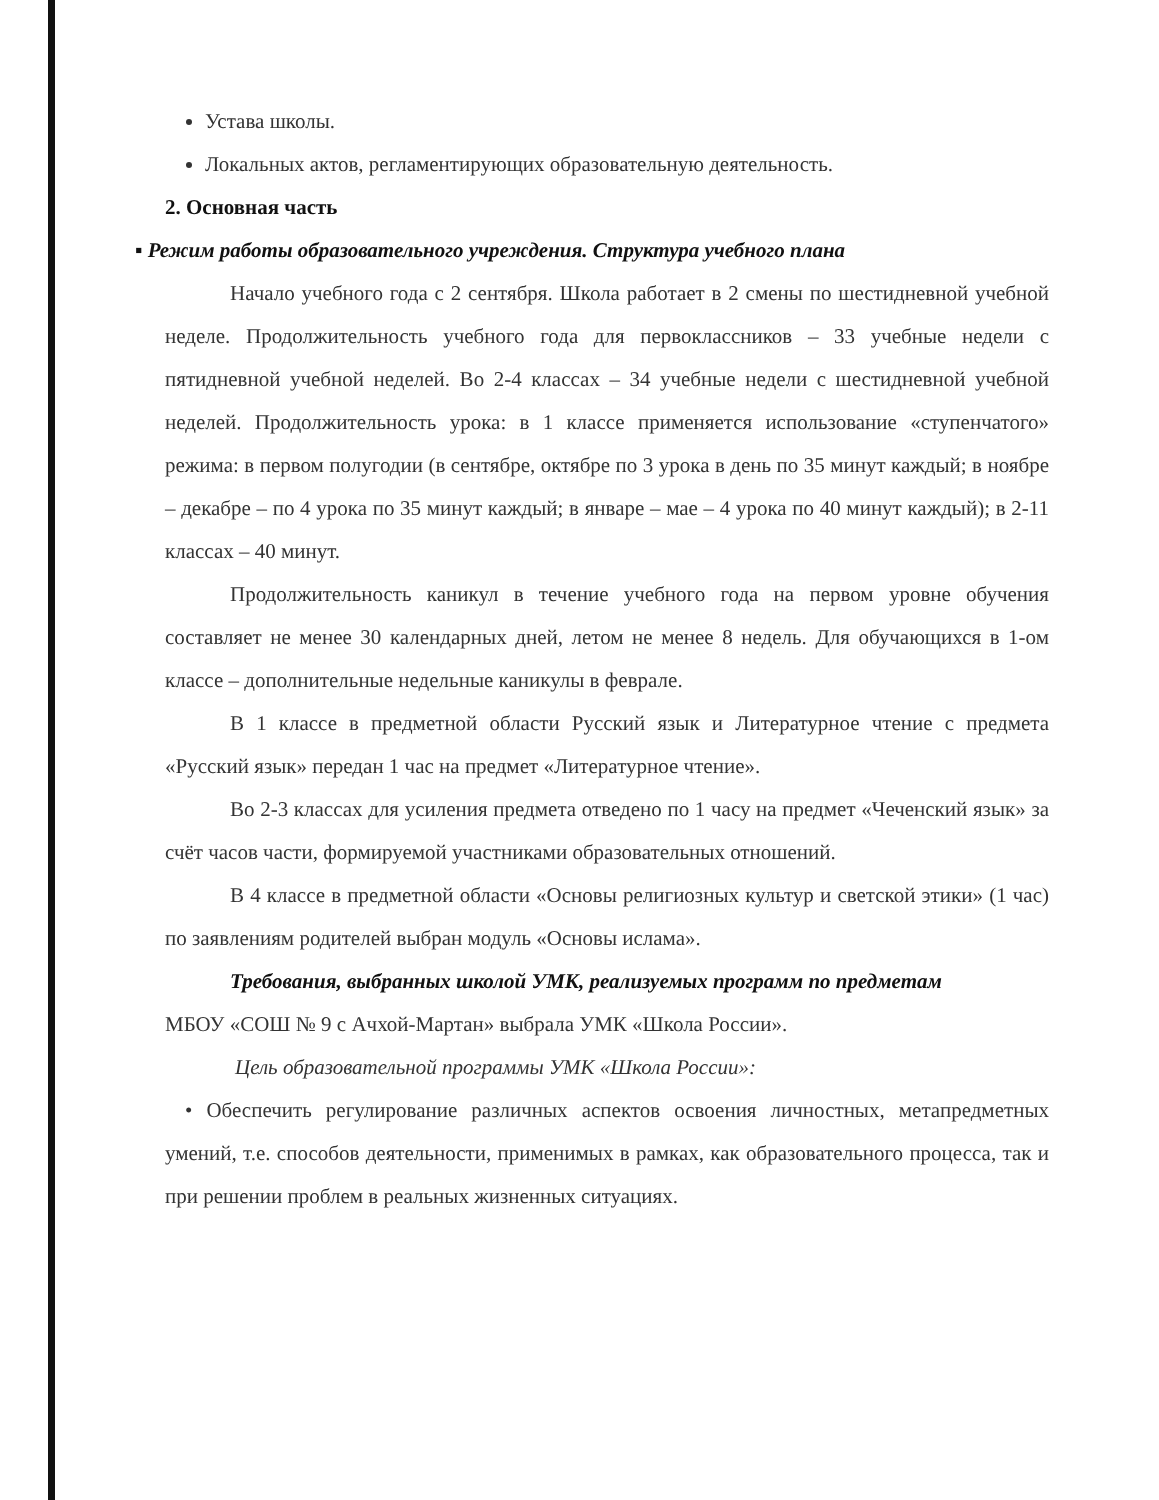Устава школы.
Локальных актов, регламентирующих образовательную деятельность.
2. Основная часть
▪ Режим работы образовательного учреждения. Структура учебного плана
Начало учебного года с 2 сентября. Школа работает в 2 смены по шестидневной учебной неделе. Продолжительность учебного года для первоклассников – 33 учебные недели с пятидневной учебной неделей. Во 2-4 классах – 34 учебные недели с шестидневной учебной неделей. Продолжительность урока: в 1 классе применяется использование «ступенчатого» режима: в первом полугодии (в сентябре, октябре по 3 урока в день по 35 минут каждый; в ноябре – декабре – по 4 урока по 35 минут каждый; в январе – мае – 4 урока по 40 минут каждый); в 2-11 классах – 40 минут.
Продолжительность каникул в течение учебного года на первом уровне обучения составляет не менее 30 календарных дней, летом не менее 8 недель. Для обучающихся в 1-ом классе – дополнительные недельные каникулы в феврале.
В 1 классе в предметной области Русский язык и Литературное чтение с предмета «Русский язык» передан 1 час на предмет «Литературное чтение».
Во 2-3 классах для усиления предмета отведено по 1 часу на предмет «Чеченский язык» за счёт часов части, формируемой участниками образовательных отношений.
В 4 классе в предметной области «Основы религиозных культур и светской этики» (1 час) по заявлениям родителей выбран модуль «Основы ислама».
Требования, выбранных школой УМК, реализуемых программ по предметам
МБОУ «СОШ № 9 с Ачхой-Мартан» выбрала УМК «Школа России».
Цель образовательной программы УМК «Школа России»:
• Обеспечить регулирование различных аспектов освоения личностных, метапредметных умений, т.е. способов деятельности, применимых в рамках, как образовательного процесса, так и при решении проблем в реальных жизненных ситуациях.